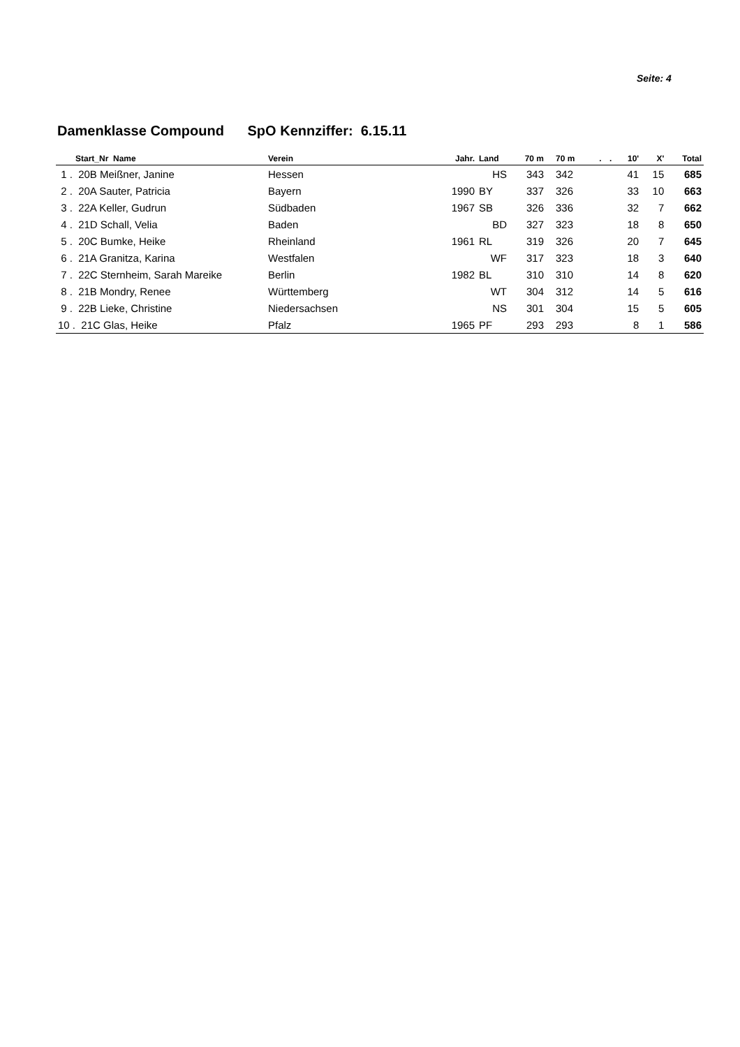Seite: 4
Damenklasse Compound SpO Kennziffer: 6.15.11
| Start_Nr Name | Verein | Jahr. | Land | 70 m | 70 m | . | . | 10' | X' | Total |
| --- | --- | --- | --- | --- | --- | --- | --- | --- | --- | --- |
| 1 . 20B Meißner, Janine | Hessen | | HS | 343 | 342 | | | 41 | 15 | 685 |
| 2 . 20A Sauter, Patricia | Bayern | 1990 | BY | 337 | 326 | | | 33 | 10 | 663 |
| 3 . 22A Keller, Gudrun | Südbaden | 1967 | SB | 326 | 336 | | | 32 | 7 | 662 |
| 4 . 21D Schall, Velia | Baden | | BD | 327 | 323 | | | 18 | 8 | 650 |
| 5 . 20C Bumke, Heike | Rheinland | 1961 | RL | 319 | 326 | | | 20 | 7 | 645 |
| 6 . 21A Granitza, Karina | Westfalen | | WF | 317 | 323 | | | 18 | 3 | 640 |
| 7 . 22C Sternheim, Sarah Mareike | Berlin | 1982 | BL | 310 | 310 | | | 14 | 8 | 620 |
| 8 . 21B Mondry, Renee | Württemberg | | WT | 304 | 312 | | | 14 | 5 | 616 |
| 9 . 22B Lieke, Christine | Niedersachsen | | NS | 301 | 304 | | | 15 | 5 | 605 |
| 10 . 21C Glas, Heike | Pfalz | 1965 | PF | 293 | 293 | | | 8 | 1 | 586 |